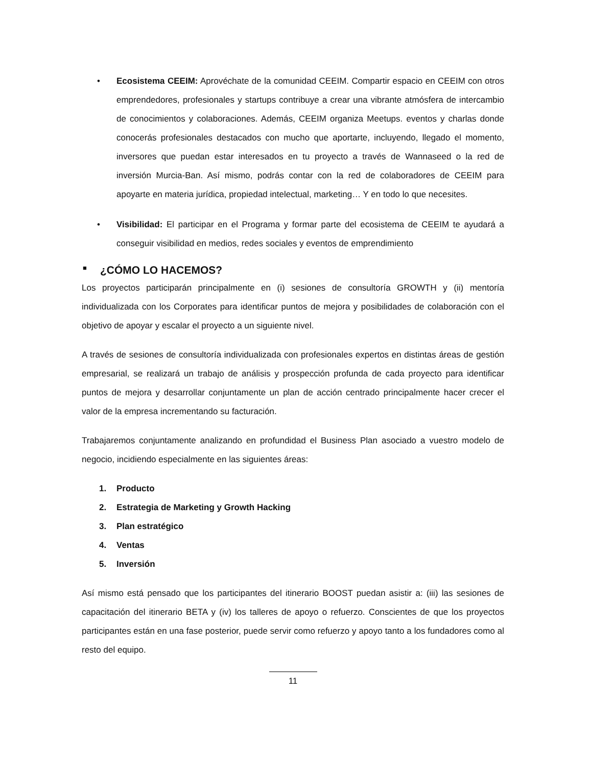• Ecosistema CEEIM: Aprovéchate de la comunidad CEEIM. Compartir espacio en CEEIM con otros emprendedores, profesionales y startups contribuye a crear una vibrante atmósfera de intercambio de conocimientos y colaboraciones. Además, CEEIM organiza Meetups. eventos y charlas donde conocerás profesionales destacados con mucho que aportarte, incluyendo, llegado el momento, inversores que puedan estar interesados en tu proyecto a través de Wannaseed o la red de inversión Murcia-Ban. Así mismo, podrás contar con la red de colaboradores de CEEIM para apoyarte en materia jurídica, propiedad intelectual, marketing… Y en todo lo que necesites.
• Visibilidad: El participar en el Programa y formar parte del ecosistema de CEEIM te ayudará a conseguir visibilidad en medios, redes sociales y eventos de emprendimiento
■ ¿CÓMO LO HACEMOS?
Los proyectos participarán principalmente en (i) sesiones de consultoría GROWTH y (ii) mentoría individualizada con los Corporates para identificar puntos de mejora y posibilidades de colaboración con el objetivo de apoyar y escalar el proyecto a un siguiente nivel.
A través de sesiones de consultoría individualizada con profesionales expertos en distintas áreas de gestión empresarial, se realizará un trabajo de análisis y prospección profunda de cada proyecto para identificar puntos de mejora y desarrollar conjuntamente un plan de acción centrado principalmente hacer crecer el valor de la empresa incrementando su facturación.
Trabajaremos conjuntamente analizando en profundidad el Business Plan asociado a vuestro modelo de negocio, incidiendo especialmente en las siguientes áreas:
1. Producto
2. Estrategia de Marketing y Growth Hacking
3. Plan estratégico
4. Ventas
5. Inversión
Así mismo está pensado que los participantes del itinerario BOOST puedan asistir a: (iii) las sesiones de capacitación del itinerario BETA y (iv) los talleres de apoyo o refuerzo. Conscientes de que los proyectos participantes están en una fase posterior, puede servir como refuerzo y apoyo tanto a los fundadores como al resto del equipo.
11